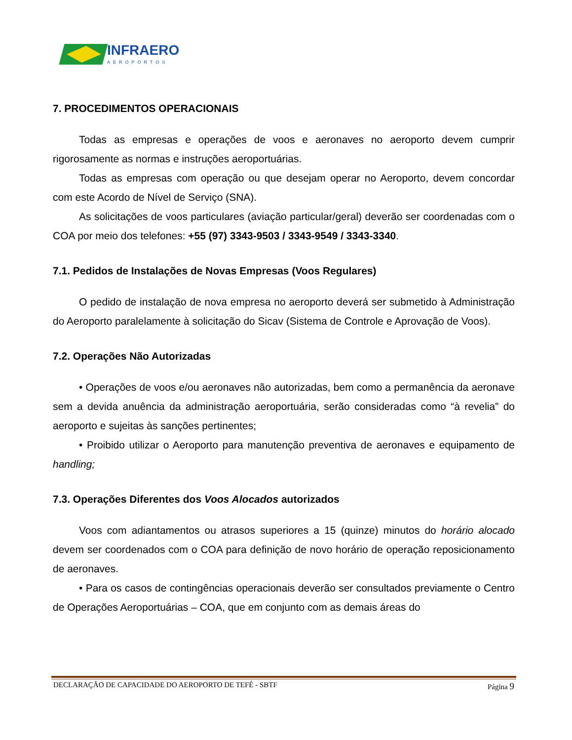INFRAERO
AEROPORTOS
7. PROCEDIMENTOS OPERACIONAIS
Todas as empresas e operações de voos e aeronaves no aeroporto devem cumprir rigorosamente as normas e instruções aeroportuárias.
Todas as empresas com operação ou que desejam operar no Aeroporto, devem concordar com este Acordo de Nível de Serviço (SNA).
As solicitações de voos particulares (aviação particular/geral) deverão ser coordenadas com o COA por meio dos telefones: +55 (97) 3343-9503 / 3343-9549 / 3343-3340.
7.1. Pedidos de Instalações de Novas Empresas (Voos Regulares)
O pedido de instalação de nova empresa no aeroporto deverá ser submetido à Administração do Aeroporto paralelamente à solicitação do Sicav (Sistema de Controle e Aprovação de Voos).
7.2. Operações Não Autorizadas
• Operações de voos e/ou aeronaves não autorizadas, bem como a permanência da aeronave sem a devida anuência da administração aeroportuária, serão consideradas como “à revelia” do aeroporto e sujeitas às sanções pertinentes;
• Proibido utilizar o Aeroporto para manutenção preventiva de aeronaves e equipamento de handling;
7.3. Operações Diferentes dos Voos Alocados autorizados
Voos com adiantamentos ou atrasos superiores a 15 (quinze) minutos do horário alocado devem ser coordenados com o COA para definição de novo horário de operação reposicionamento de aeronaves.
• Para os casos de contingências operacionais deverão ser consultados previamente o Centro de Operações Aeroportuárias – COA, que em conjunto com as demais áreas do
DECLARAÇÃO DE CAPACIDADE DO AEROPORTO DE TEFÉ - SBTF Página 9